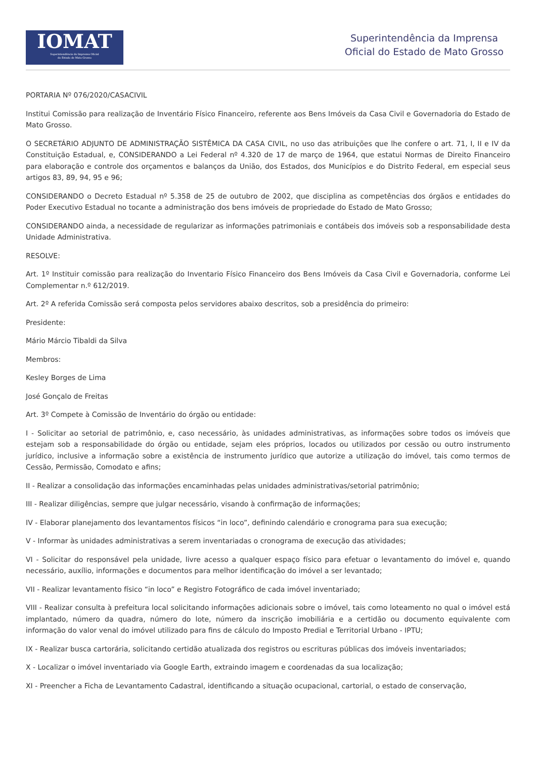IOMAT
Superintendência da Imprensa Oficial
do Estado de Mato Grosso
Superintendência da Imprensa
Oficial do Estado de Mato Grosso
PORTARIA Nº 076/2020/CASACIVIL
Institui Comissão para realização de Inventário Físico Financeiro, referente aos Bens Imóveis da Casa Civil e Governadoria do Estado de Mato Grosso.
O SECRETÁRIO ADJUNTO DE ADMINISTRAÇÃO SISTÊMICA DA CASA CIVIL, no uso das atribuições que lhe confere o art. 71, I, II e IV da Constituição Estadual, e, CONSIDERANDO a Lei Federal nº 4.320 de 17 de março de 1964, que estatui Normas de Direito Financeiro para elaboração e controle dos orçamentos e balanços da União, dos Estados, dos Municípios e do Distrito Federal, em especial seus artigos 83, 89, 94, 95 e 96;
CONSIDERANDO o Decreto Estadual nº 5.358 de 25 de outubro de 2002, que disciplina as competências dos órgãos e entidades do Poder Executivo Estadual no tocante a administração dos bens imóveis de propriedade do Estado de Mato Grosso;
CONSIDERANDO ainda, a necessidade de regularizar as informações patrimoniais e contábeis dos imóveis sob a responsabilidade desta Unidade Administrativa.
RESOLVE:
Art. 1º Instituir comissão para realização do Inventario Físico Financeiro dos Bens Imóveis da Casa Civil e Governadoria, conforme Lei Complementar n.º 612/2019.
Art. 2º A referida Comissão será composta pelos servidores abaixo descritos, sob a presidência do primeiro:
Presidente:
Mário Márcio Tibaldi da Silva
Membros:
Kesley Borges de Lima
José Gonçalo de Freitas
Art. 3º Compete à Comissão de Inventário do órgão ou entidade:
I - Solicitar ao setorial de patrimônio, e, caso necessário, às unidades administrativas, as informações sobre todos os imóveis que estejam sob a responsabilidade do órgão ou entidade, sejam eles próprios, locados ou utilizados por cessão ou outro instrumento jurídico, inclusive a informação sobre a existência de instrumento jurídico que autorize a utilização do imóvel, tais como termos de Cessão, Permissão, Comodato e afins;
II - Realizar a consolidação das informações encaminhadas pelas unidades administrativas/setorial patrimônio;
III - Realizar diligências, sempre que julgar necessário, visando à confirmação de informações;
IV - Elaborar planejamento dos levantamentos físicos “in loco”, definindo calendário e cronograma para sua execução;
V - Informar às unidades administrativas a serem inventariadas o cronograma de execução das atividades;
VI - Solicitar do responsável pela unidade, livre acesso a qualquer espaço físico para efetuar o levantamento do imóvel e, quando necessário, auxílio, informações e documentos para melhor identificação do imóvel a ser levantado;
VII - Realizar levantamento físico “in loco” e Registro Fotográfico de cada imóvel inventariado;
VIII - Realizar consulta à prefeitura local solicitando informações adicionais sobre o imóvel, tais como loteamento no qual o imóvel está implantado, número da quadra, número do lote, número da inscrição imobiliária e a certidão ou documento equivalente com informação do valor venal do imóvel utilizado para fins de cálculo do Imposto Predial e Territorial Urbano - IPTU;
IX - Realizar busca cartorária, solicitando certidão atualizada dos registros ou escrituras públicas dos imóveis inventariados;
X - Localizar o imóvel inventariado via Google Earth, extraindo imagem e coordenadas da sua localização;
XI - Preencher a Ficha de Levantamento Cadastral, identificando a situação ocupacional, cartorial, o estado de conservação,